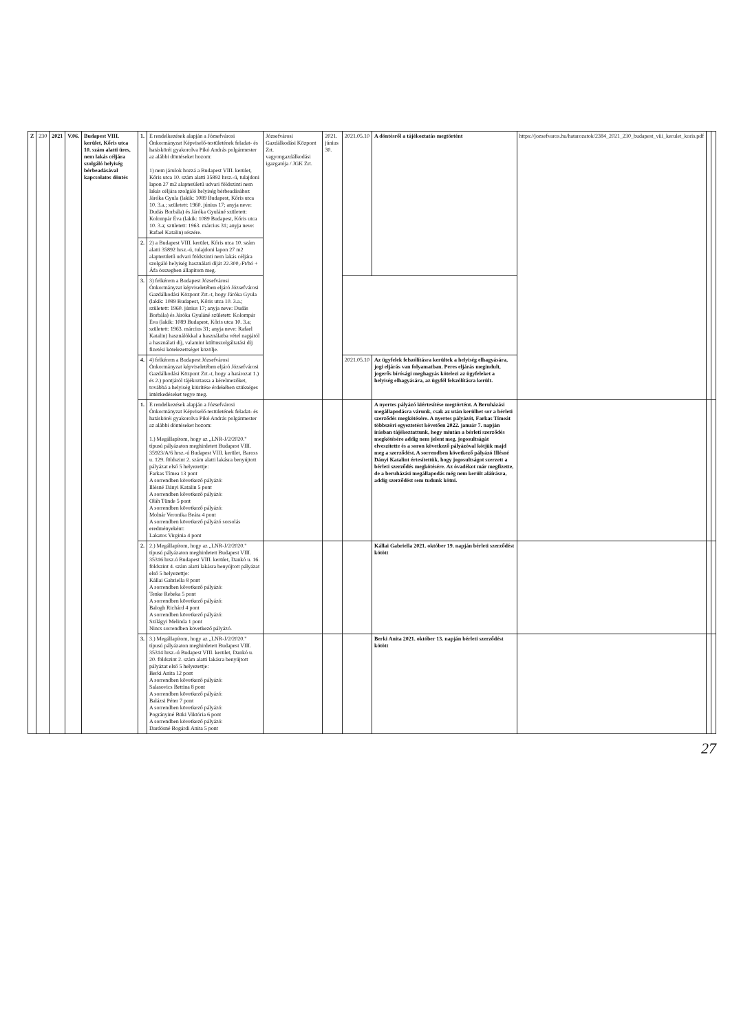| Z | 230 | 2021 | V.06. | Budapest VIII. kerület, Kőris utca 10. szám alatti üres, nem lakás céljára szolgáló helyiség bérbeadásával kapcsolatos döntés | 1. | E rendelkezések alapján a Józsefvárosi Önkormányzat Képviselő-testületének feladat- és hatásköréi gyakorolva Pikó András polgármester az alábbi döntéseket hozom: 1) nem járulok hozzá a Budapest VIII. kerület, Kőris utca 10. szám alatti 35892 hrsz.-ú, tulajdoni lapon 27 m2 alapterületű udvari földszinti nem lakás céljára szolgáló helyiség bérbeadásához Járóka Gyula (lakik: 1089 Budapest, Kőris utca 10. 3.a.; született: 1960. június 17; anyja neve: Dudás Borbála) és Járóka Gyuláné született: Kolompár Éva (lakik: 1089 Budapest, Kőris utca 10. 3.a; született: 1963. március 31; anyja neve: Rafael Katalin) részére. | Józsefvárosi Gazdálkodási Központ Zrt. vagyongazdálkodási igazgatója / JGK Zrt. | 2021. június 30. | 2021.05.10 | A döntésről a tájékoztatás megtörtént | https://jozsefvaros.hu/hatarozatok/2384_2021_230_budapest_viii_kerulet_koris.pdf | | |
| | | | | | 2. | 2) a Budapest VIII. kerület, Kőris utca 10. szám alatti 35892 hrsz.-ú, tulajdoni lapon 27 m2 alapterületű udvari földszinti nem lakás céljára szolgáló helyiség használati díját 22.300,-Ft/hó + Áfa összegben állapítom meg. | | | | | | | |
| | | | | | 3. | 3) felkérem a Budapest Józsefvárosi Önkormányzat képviseletében eljáró Józsefvárosi Gazdálkodási Központ Zrt.-t, hogy Járóka Gyula (lakik: 1089 Budapest, Kőris utca 10. 3.a.; született: 1960. június 17; anyja neve: Dudás Borbála) és Járóka Gyuláné született: Kolompár Éva (lakik: 1089 Budapest, Kőris utca 10. 3.a; született: 1963. március 31; anyja neve: Rafael Katalin) használókkal a használatba vétel napjától a használati díj, valamint különszolgáltatási díj fizetési kötelezettséget közölje. | | | | | | | |
| | | | | | 4. | 4) felkérem a Budapest Józsefvárosi Önkormányzat képviseletében eljáró Józsefvárosi Gazdálkodási Központ Zrt.-t, hogy a határozat 1.) és 2.) pontjáról tájékoztassa a kérelmezőket, továbbá a helyiség kiürítése érdekében szükséges intézkedéseket tegye meg. | | | 2021.05.10 | Az ügyfelek felszólításra kerültek a helyiség elhagyására, jogi eljárás van folyamatban. Peres eljárás megindult, jogerős bírósági meghagyás kötelezi az ügyfeleket a helyiség elhagyására, az ügyfél felszólításra került. | | | |
| | | | | | 1. | E rendelkezések alapján a Józsefvárosi Önkormányzat Képviselő-testületének feladat- és hatásköréi gyakorolva Pikó András polgármester az alábbi döntéseket hozom: 1.) Megállapítom, hogy az „LNR-J/2/2020." típusú pályázaton meghirdetett Budapest VIII. 35923/A/6 hrsz.-ú Budapest VIII. kerület, Baross u. 129. földszint 2. szám alatti lakásra benyújtott pályázat első 5 helyezettje: Farkas Tímea 13 pont A sorrendben következő pályázó: Illésné Dányi Katalin 5 pont A sorrendben következő pályázó: Oláh Tünde 5 pont A sorrendben következő pályázó: Molnár Veronika Beáta 4 pont A sorrendben következő pályázó sorsolás eredményeként: Lakatos Virginia 4 pont | | | | A nyertes pályázó kiértesítése megtörtént. A Beruházási megállapodásra várunk, csak az után kerülhet sor a bérleti szerződés megkötésére. A nyertes pályázót, Farkas Tímeát többszöri egyeztetést követően 2022. január 7. napján írásban tájékoztattunk, hogy miután a bérleti szerződés megkötésére addig nem jelent meg, jogosultságát elveszítette és a soron következő pályázóval kötjük majd meg a szerződést. A sorrendben következő pályázó Illésné Dányi Katalint értesítettük, hogy jogosultságot szerzett a bérleti szerződés megkötésére. Az óvadékot már megfizette, de a beruházási megállapodás még nem került aláírásra, addig szerződést sem tudunk kötni. | | | |
| | | | | | 2. | 2.) Megállapítom, hogy az „LNR-J/2/2020." típusú pályázaton meghirdetett Budapest VIII. 35316 hrsz.ú Budapest VIII. kerület, Dankó u. 16. földszint 4. szám alatti lakásra benyújtott pályázat első 5 helyezettje: Kállai Gabriella 8 pont A sorrendben következő pályázó: Tenke Rebeka 5 pont A sorrendben következő pályázó: Balogh Richárd 4 pont A sorrendben következő pályázó: Szilágyi Melinda 1 pont Nincs sorrendben következő pályázó. | | | | Kállai Gabriella 2021. október 19. napján bérleti szerződést kötött | | | |
| | | | | | 3. | 3.) Megállapítom, hogy az „LNR-J/2/2020." típusú pályázaton meghirdetett Budapest VIII. 35314 hrsz.-ú Budapest VIII. kerület, Dankó u. 20. földszint 2. szám alatti lakásra benyújtott pályázat első 5 helyezettje: Berki Anita 12 pont A sorrendben következő pályázó: Salasovics Bettina 8 pont A sorrendben következő pályázó: Balázsi Péter 7 pont A sorrendben következő pályázó: Pogrányiné Büki Viktória 6 pont A sorrendben következő pályázó: Dardósné Bogárdi Anita 5 pont | | | | Berki Anita 2021. október 13. napján bérleti szerződést kötött | | | |
27